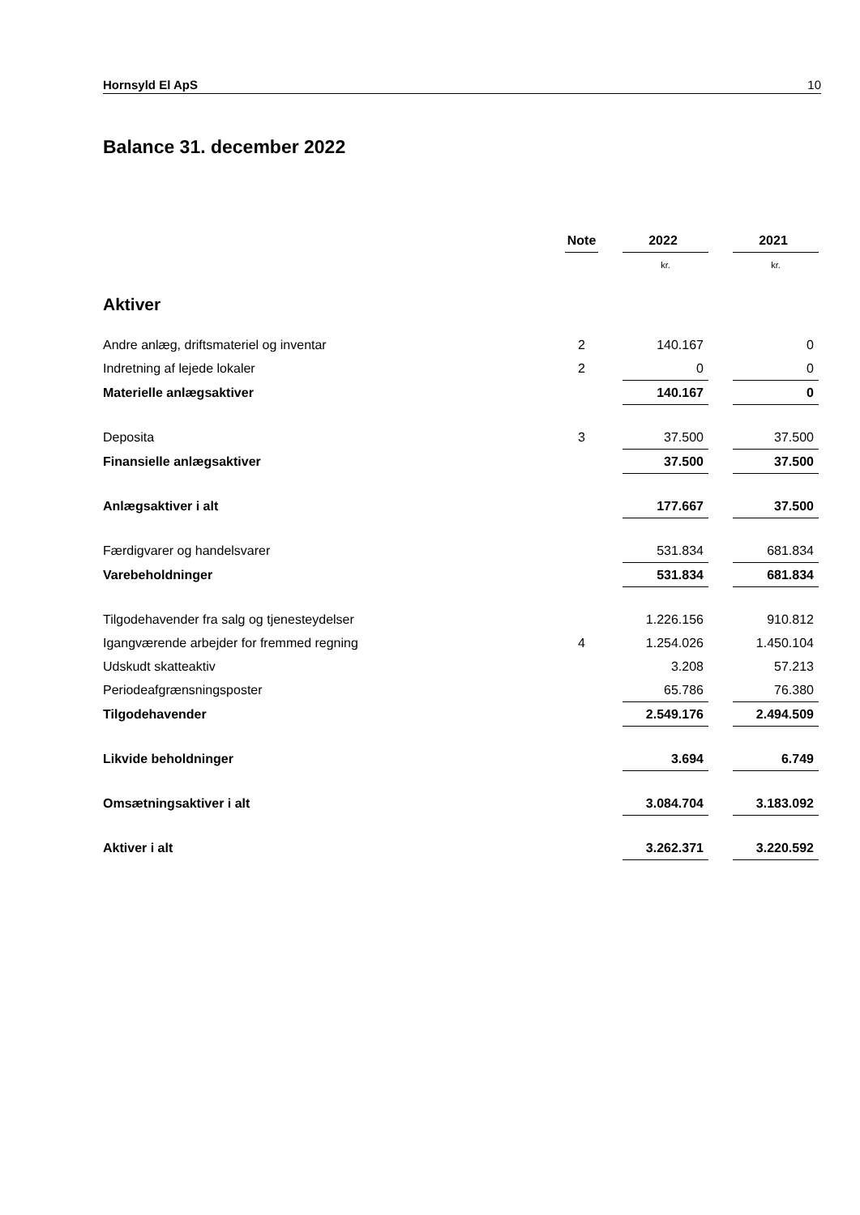Hornsyld El ApS 10
Balance 31. december 2022
| | Note | | 2022 | | 2021 |
| --- | --- | --- | --- | --- | --- |
| | | | kr. | | kr. |
| Aktiver | | | | | |
| Andre anlæg, driftsmateriel og inventar | 2 | | 140.167 | | 0 |
| Indretning af lejede lokaler | 2 | | 0 | | 0 |
| Materielle anlægsaktiver | | | 140.167 | | 0 |
| Deposita | 3 | | 37.500 | | 37.500 |
| Finansielle anlægsaktiver | | | 37.500 | | 37.500 |
| Anlægsaktiver i alt | | | 177.667 | | 37.500 |
| Færdigvarer og handelsvarer | | | 531.834 | | 681.834 |
| Varebeholdninger | | | 531.834 | | 681.834 |
| Tilgodehavender fra salg og tjenesteydelser | | | 1.226.156 | | 910.812 |
| Igangværende arbejder for fremmed regning | 4 | | 1.254.026 | | 1.450.104 |
| Udskudt skatteaktiv | | | 3.208 | | 57.213 |
| Periodeafgrænsningsposter | | | 65.786 | | 76.380 |
| Tilgodehavender | | | 2.549.176 | | 2.494.509 |
| Likvide beholdninger | | | 3.694 | | 6.749 |
| Omsætningsaktiver i alt | | | 3.084.704 | | 3.183.092 |
| Aktiver i alt | | | 3.262.371 | | 3.220.592 |